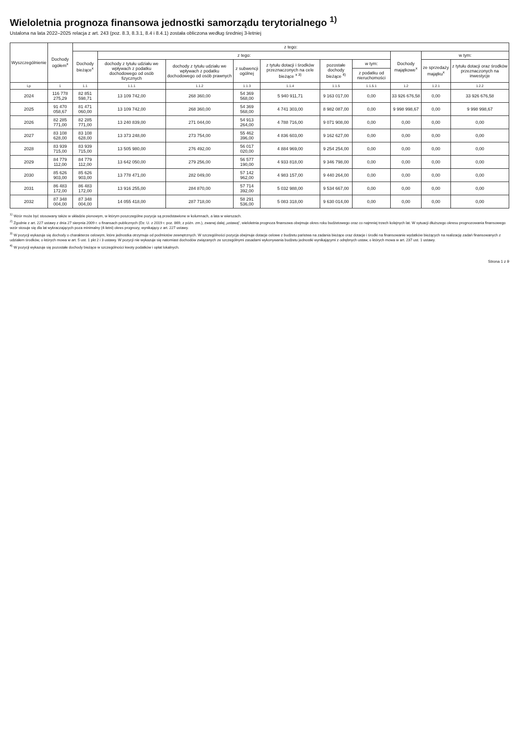Wieloletnia prognoza finansowa jednostki samorządu terytorialnego <sup>1)</sup>
Ustalona na lata 2022–2025 relacja z art. 243 (poz. 8.3, 8.3.1, 8.4 i 8.4.1) została obliczona według średniej 3-letniej
| Wyszczególnienie | Dochody ogółem<sup>x</sup> | z tego: | | | | | | | | | |
| --- | --- | --- | --- | --- | --- | --- | --- | --- | --- | --- | --- |
| | | Dochody bieżące<sup>x</sup> | z tego: | | | | | | Dochody majątkowe<sup>x</sup> | w tym: | |
| | | | dochody z tytułu udziału we wpływach z podatku dochodowego od osób fizycznych | dochody z tytułu udziału we wpływach z podatku dochodowego od osób prawnych | z subwencji ogólnej | z tytułu dotacji i środków przeznaczonych na cele bieżące <sup>x 3)</sup> | pozostałe dochody bieżące <sup>4)</sup> | w tym: | | ze sprzedaży majątku<sup>x</sup> | z tytułu dotacji oraz środków przeznaczonych na inwestycje |
| | | | | | | | | z podatku od nieruchomości | | | |
| Lp | 1 | 1.1 | 1.1.1 | 1.1.2 | 1.1.3 | 1.1.4 | 1.1.5 | 1.1.5.1 | 1.2 | 1.2.1 | 1.2.2 |
| 2024 | 116 778 275,29 | 82 851 598,71 | 13 109 742,00 | 268 360,00 | 54 369 568,00 | 5 940 911,71 | 9 163 017,00 | 0,00 | 33 926 676,58 | 0,00 | 33 926 676,58 |
| 2025 | 91 470 058,67 | 81 471 060,00 | 13 109 742,00 | 268 360,00 | 54 369 568,00 | 4 741 303,00 | 8 982 087,00 | 0,00 | 9 998 998,67 | 0,00 | 9 998 998,67 |
| 2026 | 82 285 771,00 | 82 285 771,00 | 13 240 839,00 | 271 044,00 | 54 913 264,00 | 4 788 716,00 | 9 071 908,00 | 0,00 | 0,00 | 0,00 | 0,00 |
| 2027 | 83 108 628,00 | 83 108 628,00 | 13 373 248,00 | 273 754,00 | 55 462 396,00 | 4 836 603,00 | 9 162 627,00 | 0,00 | 0,00 | 0,00 | 0,00 |
| 2028 | 83 939 715,00 | 83 939 715,00 | 13 505 980,00 | 276 492,00 | 56 017 020,00 | 4 884 969,00 | 9 254 254,00 | 0,00 | 0,00 | 0,00 | 0,00 |
| 2029 | 84 779 112,00 | 84 779 112,00 | 13 642 050,00 | 279 256,00 | 56 577 190,00 | 4 933 818,00 | 9 346 798,00 | 0,00 | 0,00 | 0,00 | 0,00 |
| 2030 | 85 626 903,00 | 85 626 903,00 | 13 778 471,00 | 282 049,00 | 57 142 962,00 | 4 983 157,00 | 9 440 264,00 | 0,00 | 0,00 | 0,00 | 0,00 |
| 2031 | 86 483 172,00 | 86 483 172,00 | 13 916 255,00 | 284 870,00 | 57 714 392,00 | 5 032 988,00 | 9 534 667,00 | 0,00 | 0,00 | 0,00 | 0,00 |
| 2032 | 87 348 004,00 | 87 348 004,00 | 14 055 418,00 | 287 718,00 | 58 291 536,00 | 5 083 318,00 | 9 630 014,00 | 0,00 | 0,00 | 0,00 | 0,00 |
<sup>1)</sup> Wzór może być stosowany także w układzie pionowym, w którym poszczególne pozycje są przedstawione w kolumnach, a lata w wierszach.
<sup>2)</sup> Zgodnie z art. 227 ustawy z dnia 27 sierpnia 2009 r. o finansach publicznych (Dz. U. z 2019 r. poz. 869, z późn. zm.), zwanej dalej „ustawą”, wieloletnia prognoza finansowa obejmuje okres roku budżetowego oraz co najmniej trzech kolejnych lat. W sytuacji dłuższego okresu prognozowania finansowego wzór stosuje się dla lat wykraczających poza minimalny (4-letni) okres prognozy, wynikający z art. 227 ustawy.
<sup>3)</sup> W pozycji wykazuje się dochody o charakterze celowym, które jednostka otrzymuje od podmiotów zewnętrznych. W szczególności pozycja obejmuje dotacje celowe z budżetu państwa na zadania bieżące oraz dotacje i środki na finansowanie wydatków bieżących na realizację zadań finansowanych z udziałem środków, o których mowa w art. 5 ust. 1 pkt 2 i 3 ustawy. W pozycji nie wykazuje się natomiast dochodów związanych ze szczególnymi zasadami wykonywania budżetu jednostki wynikającymi z odrębnych ustaw, o których mowa w art. 237 ust. 1 ustawy.
<sup>4)</sup> W pozycji wykazuje się pozostałe dochody bieżące w szczególności kwoty podatków i opłat lokalnych.
Strona 1 z 9